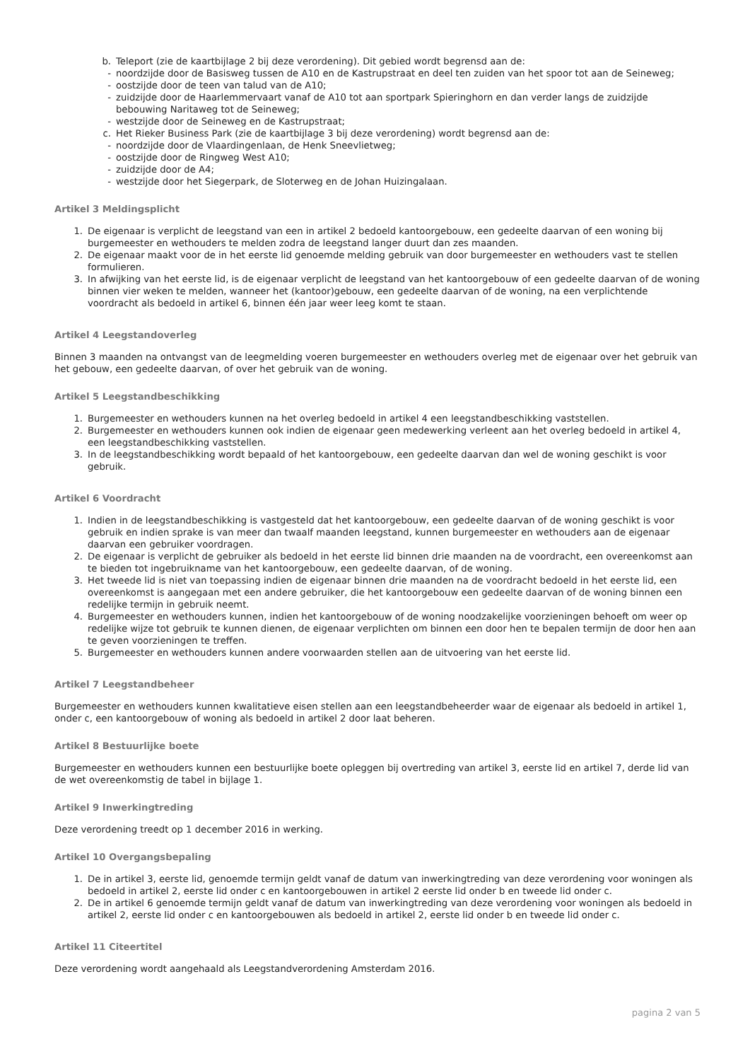b. Teleport (zie de kaartbijlage 2 bij deze verordening). Dit gebied wordt begrensd aan de:
- noordzijde door de Basisweg tussen de A10 en de Kastrupstraat en deel ten zuiden van het spoor tot aan de Seineweg;
- oostzijde door de teen van talud van de A10;
- zuidzijde door de Haarlemmervaart vanaf de A10 tot aan sportpark Spieringhorn en dan verder langs de zuidzijde bebouwing Naritaweg tot de Seineweg;
- westzijde door de Seineweg en de Kastrupstraat;
c. Het Rieker Business Park (zie de kaartbijlage 3 bij deze verordening) wordt begrensd aan de:
- noordzijde door de Vlaardingenlaan, de Henk Sneevlietweg;
- oostzijde door de Ringweg West A10;
- zuidzijde door de A4;
- westzijde door het Siegerpark, de Sloterweg en de Johan Huizingalaan.
Artikel 3 Meldingsplicht
1. De eigenaar is verplicht de leegstand van een in artikel 2 bedoeld kantoorgebouw, een gedeelte daarvan of een woning bij burgemeester en wethouders te melden zodra de leegstand langer duurt dan zes maanden.
2. De eigenaar maakt voor de in het eerste lid genoemde melding gebruik van door burgemeester en wethouders vast te stellen formulieren.
3. In afwijking van het eerste lid, is de eigenaar verplicht de leegstand van het kantoorgebouw of een gedeelte daarvan of de woning binnen vier weken te melden, wanneer het (kantoor)gebouw, een gedeelte daarvan of de woning, na een verplichtende voordracht als bedoeld in artikel 6, binnen één jaar weer leeg komt te staan.
Artikel 4 Leegstandoverleg
Binnen 3 maanden na ontvangst van de leegmelding voeren burgemeester en wethouders overleg met de eigenaar over het gebruik van het gebouw, een gedeelte daarvan, of over het gebruik van de woning.
Artikel 5 Leegstandbeschikking
1. Burgemeester en wethouders kunnen na het overleg bedoeld in artikel 4 een leegstandbeschikking vaststellen.
2. Burgemeester en wethouders kunnen ook indien de eigenaar geen medewerking verleent aan het overleg bedoeld in artikel 4, een leegstandbeschikking vaststellen.
3. In de leegstandbeschikking wordt bepaald of het kantoorgebouw, een gedeelte daarvan dan wel de woning geschikt is voor gebruik.
Artikel 6 Voordracht
1. Indien in de leegstandbeschikking is vastgesteld dat het kantoorgebouw, een gedeelte daarvan of de woning geschikt is voor gebruik en indien sprake is van meer dan twaalf maanden leegstand, kunnen burgemeester en wethouders aan de eigenaar daarvan een gebruiker voordragen.
2. De eigenaar is verplicht de gebruiker als bedoeld in het eerste lid binnen drie maanden na de voordracht, een overeenkomst aan te bieden tot ingebruikname van het kantoorgebouw, een gedeelte daarvan, of de woning.
3. Het tweede lid is niet van toepassing indien de eigenaar binnen drie maanden na de voordracht bedoeld in het eerste lid, een overeenkomst is aangegaan met een andere gebruiker, die het kantoorgebouw een gedeelte daarvan of de woning binnen een redelijke termijn in gebruik neemt.
4. Burgemeester en wethouders kunnen, indien het kantoorgebouw of de woning noodzakelijke voorzieningen behoeft om weer op redelijke wijze tot gebruik te kunnen dienen, de eigenaar verplichten om binnen een door hen te bepalen termijn de door hen aan te geven voorzieningen te treffen.
5. Burgemeester en wethouders kunnen andere voorwaarden stellen aan de uitvoering van het eerste lid.
Artikel 7 Leegstandbeheer
Burgemeester en wethouders kunnen kwalitatieve eisen stellen aan een leegstandbeheerder waar de eigenaar als bedoeld in artikel 1, onder c, een kantoorgebouw of woning als bedoeld in artikel 2 door laat beheren.
Artikel 8 Bestuurlijke boete
Burgemeester en wethouders kunnen een bestuurlijke boete opleggen bij overtreding van artikel 3, eerste lid en artikel 7, derde lid van de wet overeenkomstig de tabel in bijlage 1.
Artikel 9 Inwerkingtreding
Deze verordening treedt op 1 december 2016 in werking.
Artikel 10 Overgangsbepaling
1. De in artikel 3, eerste lid, genoemde termijn geldt vanaf de datum van inwerkingtreding van deze verordening voor woningen als bedoeld in artikel 2, eerste lid onder c en kantoorgebouwen in artikel 2 eerste lid onder b en tweede lid onder c.
2. De in artikel 6 genoemde termijn geldt vanaf de datum van inwerkingtreding van deze verordening voor woningen als bedoeld in artikel 2, eerste lid onder c en kantoorgebouwen als bedoeld in artikel 2, eerste lid onder b en tweede lid onder c.
Artikel 11 Citeertitel
Deze verordening wordt aangehaald als Leegstandverordening Amsterdam 2016.
pagina 2 van 5